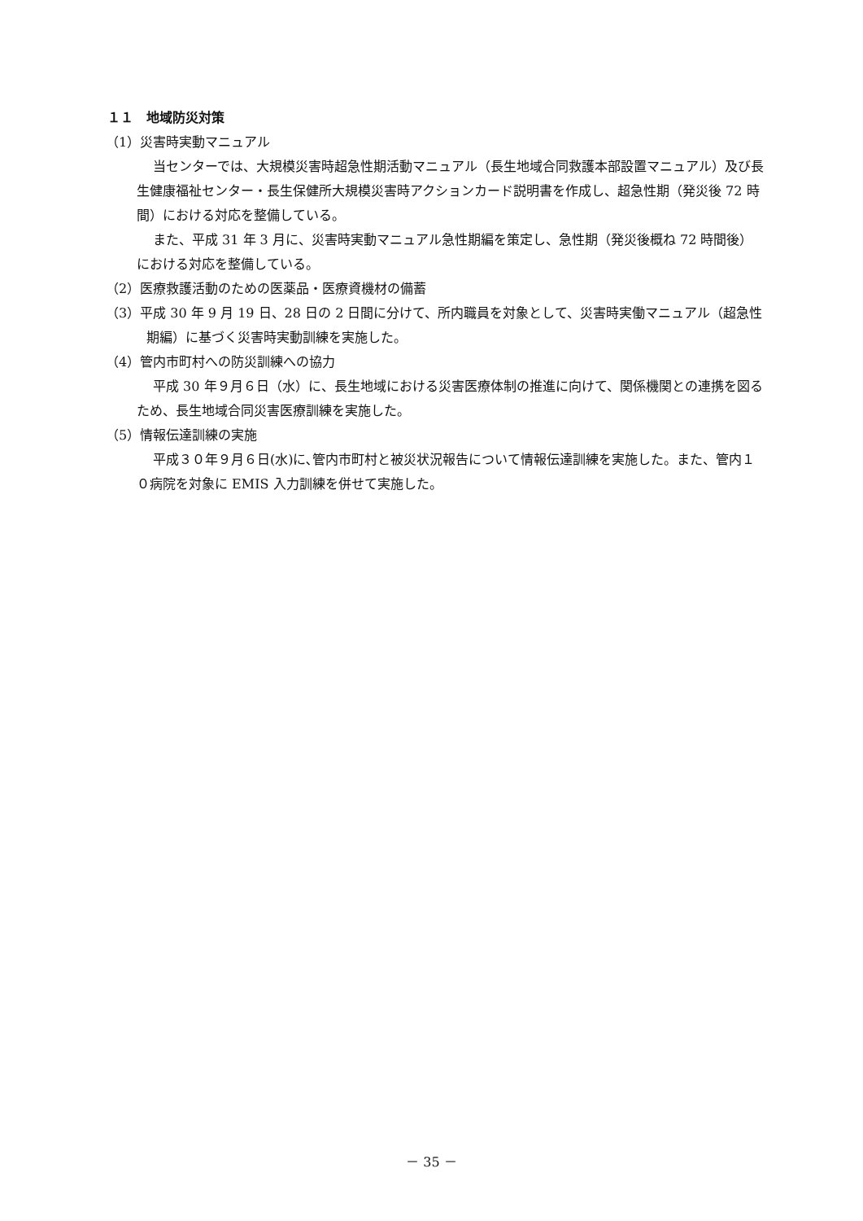１１　地域防災対策
（1）災害時実動マニュアル
当センターでは、大規模災害時超急性期活動マニュアル（長生地域合同救護本部設置マニュアル）及び長生健康福祉センター・長生保健所大規模災害時アクションカード説明書を作成し、超急性期（発災後 72 時間）における対応を整備している。
また、平成 31 年 3 月に、災害時実動マニュアル急性期編を策定し、急性期（発災後概ね 72 時間後）における対応を整備している。
（2）医療救護活動のための医薬品・医療資機材の備蓄
（3）平成 30 年 9 月 19 日、28 日の 2 日間に分けて、所内職員を対象として、災害時実働マニュアル（超急性期編）に基づく災害時実動訓練を実施した。
（4）管内市町村への防災訓練への協力
平成 30 年９月６日（水）に、長生地域における災害医療体制の推進に向けて、関係機関との連携を図るため、長生地域合同災害医療訓練を実施した。
（5）情報伝達訓練の実施
平成３０年９月６日(水)に､管内市町村と被災状況報告について情報伝達訓練を実施した。また、管内１０病院を対象に EMIS 入力訓練を併せて実施した。
－ 35 －